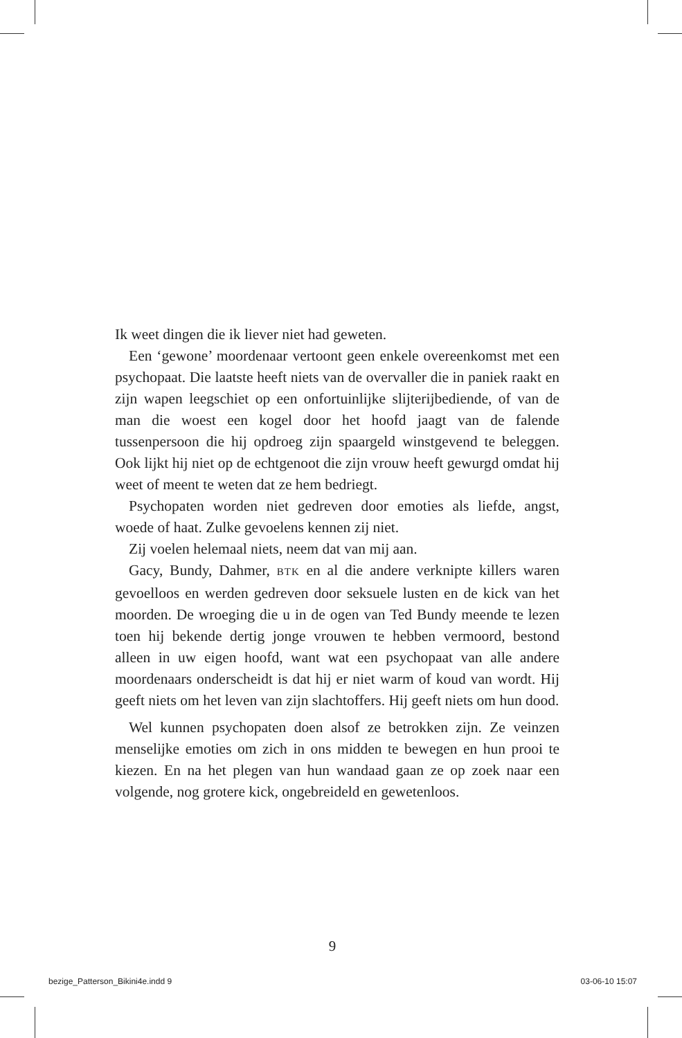Ik weet dingen die ik liever niet had geweten.
Een ‘gewone’ moordenaar vertoont geen enkele overeenkomst met een psychopaat. Die laatste heeft niets van de overvaller die in paniek raakt en zijn wapen leegschiet op een onfortuinlijke slijterijbediende, of van de man die woest een kogel door het hoofd jaagt van de falende tussenpersoon die hij opdroeg zijn spaargeld winstgevend te beleggen. Ook lijkt hij niet op de echtgenoot die zijn vrouw heeft gewurgd omdat hij weet of meent te weten dat ze hem bedriegt.
Psychopaten worden niet gedreven door emoties als liefde, angst, woede of haat. Zulke gevoelens kennen zij niet.
Zij voelen helemaal niets, neem dat van mij aan.
Gacy, Bundy, Dahmer, BTK en al die andere verknipte killers waren gevoelloos en werden gedreven door seksuele lusten en de kick van het moorden. De wroeging die u in de ogen van Ted Bundy meende te lezen toen hij bekende dertig jonge vrouwen te hebben vermoord, bestond alleen in uw eigen hoofd, want wat een psychopaat van alle andere moordenaars onderscheidt is dat hij er niet warm of koud van wordt. Hij geeft niets om het leven van zijn slachtoffers. Hij geeft niets om hun dood.
Wel kunnen psychopaten doen alsof ze betrokken zijn. Ze veinzen menselijke emoties om zich in ons midden te bewegen en hun prooi te kiezen. En na het plegen van hun wandaad gaan ze op zoek naar een volgende, nog grotere kick, ongebreideld en gewetenloos.
9
bezige_Patterson_Bikini4e.indd 9 03-06-10 15:07